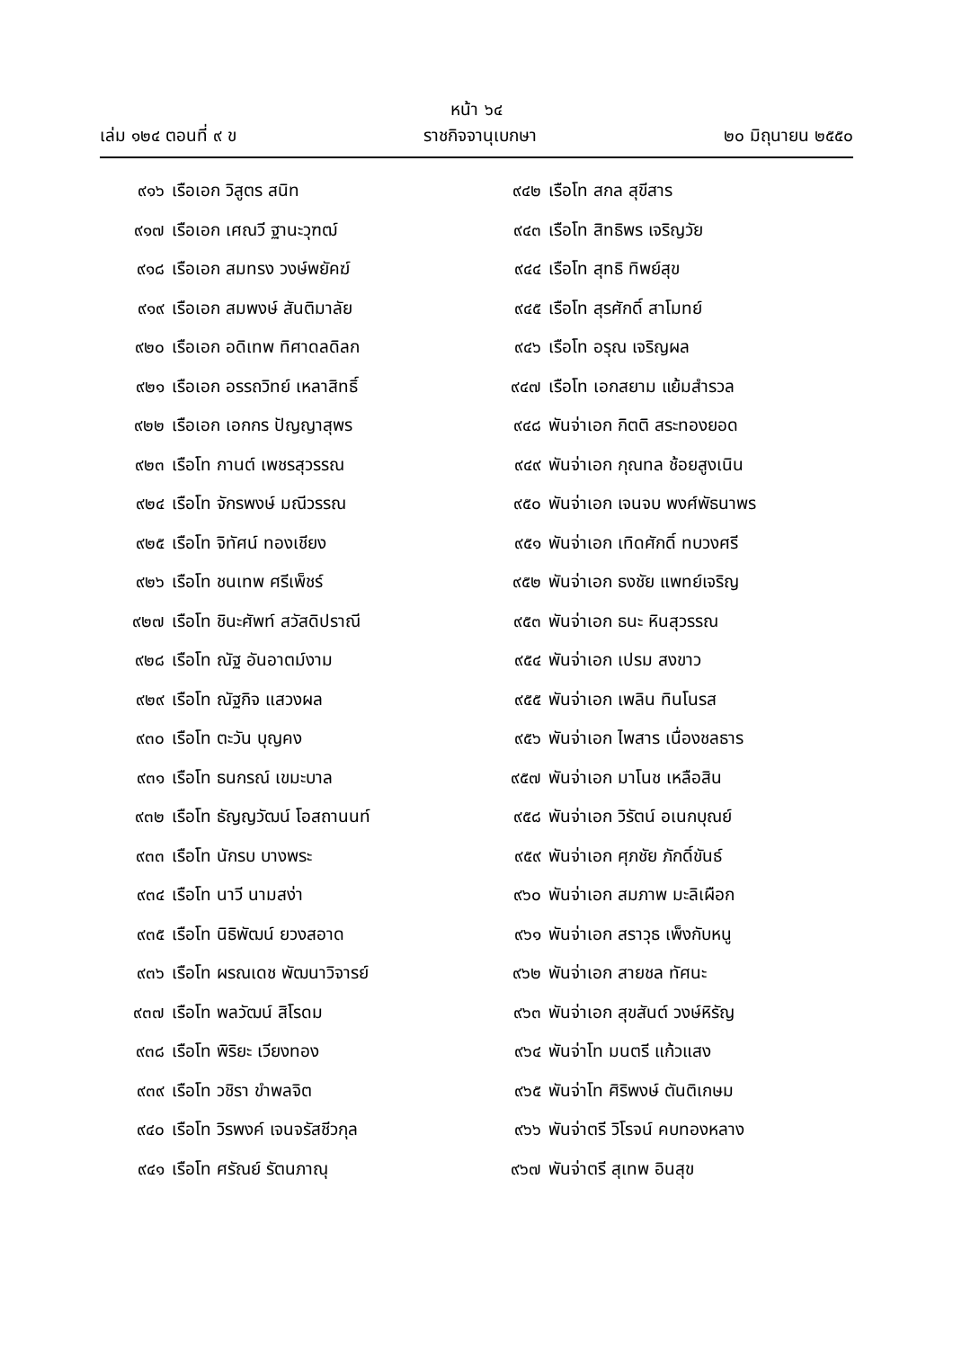หน้า ๖๔
เล่ม ๑๒๔ ตอนที่ ๙ ข ราชกิจจานุเบกษา ๒๐ มิถุนายน ๒๕๕๐
๙๑๖ เรือเอก วิสูตร สนิท
๙๑๗ เรือเอก เศณวี ฐานะวุฑฒ์
๙๑๘ เรือเอก สมทรง วงษ์พยัคฆ์
๙๑๙ เรือเอก สมพงษ์ สันติมาลัย
๙๒๐ เรือเอก อดิเทพ ทิศาดลดิลก
๙๒๑ เรือเอก อรรถวิทย์ เหลาสิทธิ์
๙๒๒ เรือเอก เอกกร ปัญญาสุพร
๙๒๓ เรือโท กานต์ เพชรสุวรรณ
๙๒๔ เรือโท จักรพงษ์ มณีวรรณ
๙๒๕ เรือโท จิทัศน์ ทองเชียง
๙๒๖ เรือโท ชนเทพ ศรีเพ็ชร์
๙๒๗ เรือโท ชินะศัพท์ สวัสดิปราณี
๙๒๘ เรือโท ณัฐ อันอาตม์งาม
๙๒๙ เรือโท ณัฐกิจ แสวงผล
๙๓๐ เรือโท ตะวัน บุญคง
๙๓๑ เรือโท ธนกรณ์ เขมะบาล
๙๓๒ เรือโท ธัญญวัฒน์ โอสถานนท์
๙๓๓ เรือโท นักรบ บางพระ
๙๓๔ เรือโท นาวี นามสง่า
๙๓๕ เรือโท นิธิพัฒน์ ยวงสอาด
๙๓๖ เรือโท ผรณเดช พัฒนาวิจารย์
๙๓๗ เรือโท พลวัฒน์ สิโรดม
๙๓๘ เรือโท พิริยะ เวียงทอง
๙๓๙ เรือโท วชิรา ขำพลจิต
๙๔๐ เรือโท วิรพงค์ เจนจรัสชีวกุล
๙๔๑ เรือโท ศรัณย์ รัตนภาณุ
๙๔๒ เรือโท สกล สุขีสาร
๙๔๓ เรือโท สิทธิพร เจริญวัย
๙๔๔ เรือโท สุทธิ ทิพย์สุข
๙๔๕ เรือโท สุรศักดิ์ สาโมทย์
๙๔๖ เรือโท อรุณ เจริญผล
๙๔๗ เรือโท เอกสยาม แย้มสำรวล
๙๔๘ พันจ่าเอก กิตติ สระทองยอด
๙๔๙ พันจ่าเอก กุณทล ช้อยสูงเนิน
๙๕๐ พันจ่าเอก เจนจบ พงศ์พัธนาพร
๙๕๑ พันจ่าเอก เทิดศักดิ์ ทบวงศรี
๙๕๒ พันจ่าเอก ธงชัย แพทย์เจริญ
๙๕๓ พันจ่าเอก ธนะ หินสุวรรณ
๙๕๔ พันจ่าเอก เปรม สงขาว
๙๕๕ พันจ่าเอก เพลิน ทินโนรส
๙๕๖ พันจ่าเอก ไพสาร เนื่องชลธาร
๙๕๗ พันจ่าเอก มาโนช เหลือสิน
๙๕๘ พันจ่าเอก วิรัตน์ อเนกบุณย์
๙๕๙ พันจ่าเอก ศุภชัย ภักดิ์ขันธ์
๙๖๐ พันจ่าเอก สมภาพ มะลิเผือก
๙๖๑ พันจ่าเอก สราวุธ เพ็งกับหนู
๙๖๒ พันจ่าเอก สายชล ทัศนะ
๙๖๓ พันจ่าเอก สุขสันต์ วงษ์หิรัญ
๙๖๔ พันจ่าโท มนตรี แก้วแสง
๙๖๕ พันจ่าโท ศิริพงษ์ ตันติเกษม
๙๖๖ พันจ่าตรี วิโรจน์ คบทองหลาง
๙๖๗ พันจ่าตรี สุเทพ อินสุข